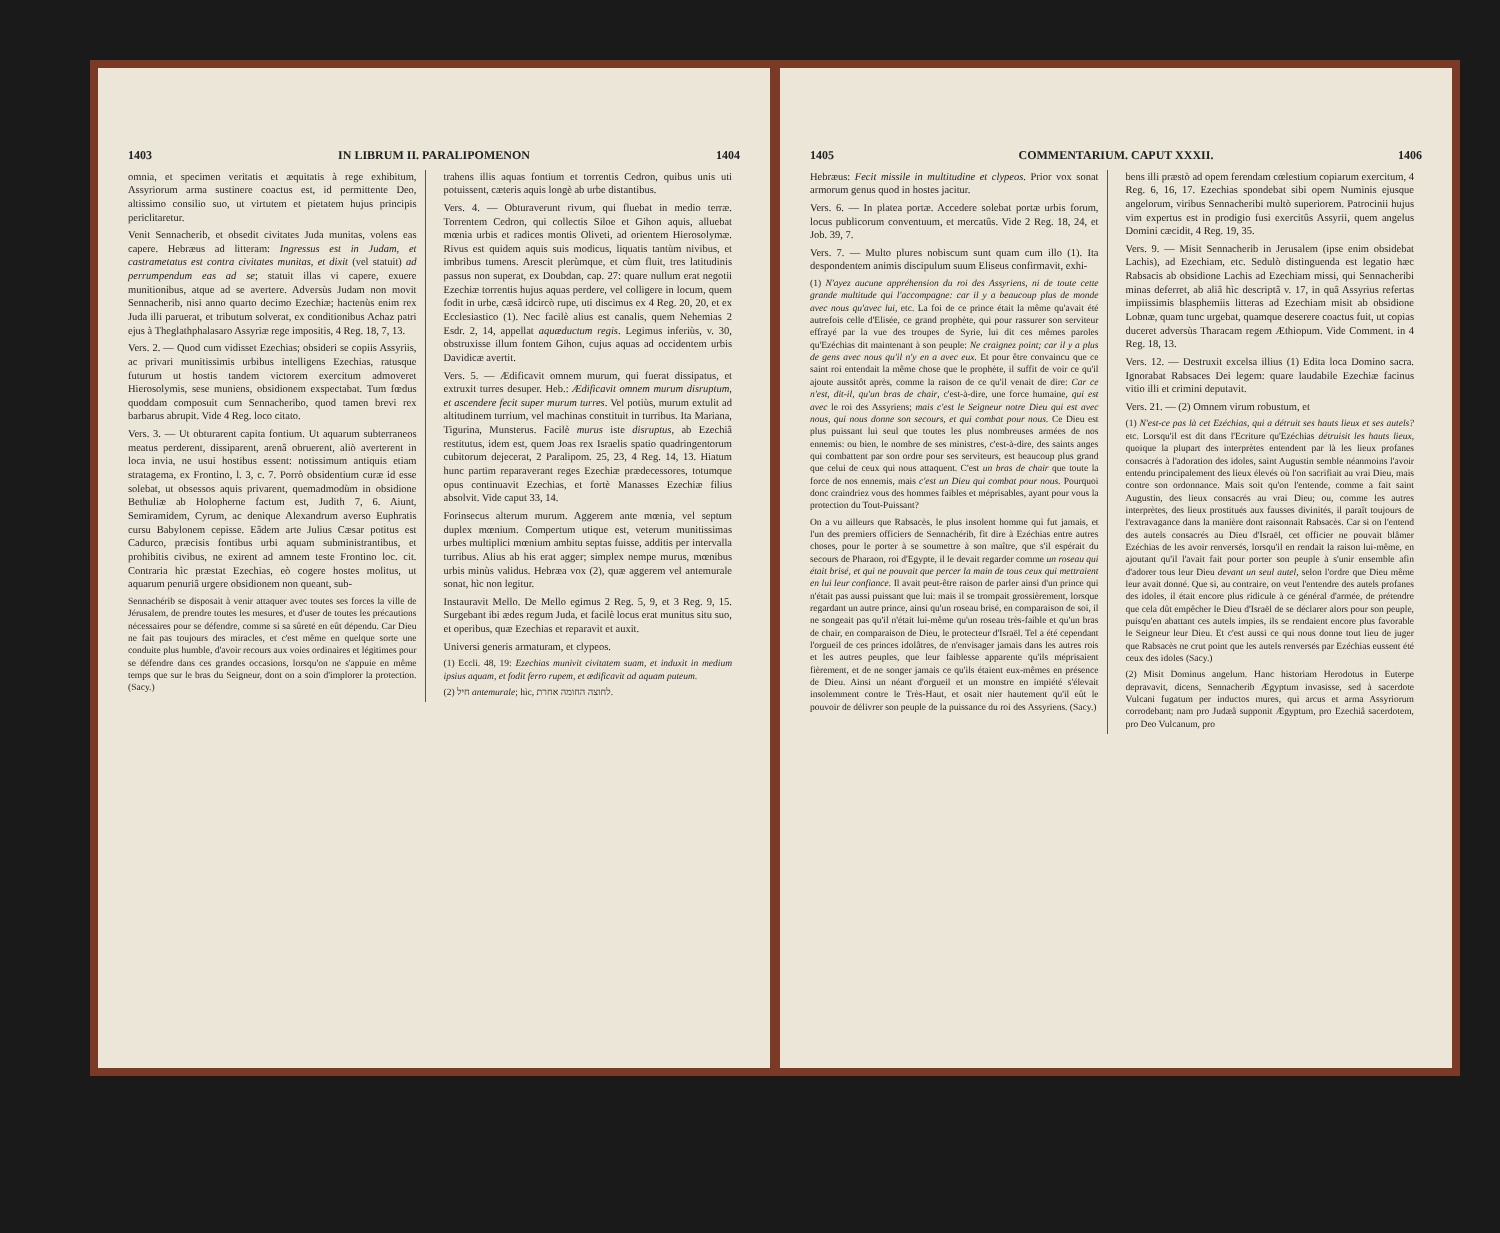1403 IN LIBRUM II. PARALIPOMENON 1404
omnia, et specimen veritatis et æquitatis à rege exhibitum, Assyriorum arma sustinere coactus est, id permittente Deo, altissimo consilio suo, ut virtutem et pietatem hujus principis periclitaretur.
Venit Sennacherib, et obsedit civitates Juda munitas, volens eas capere. Hebræus ad litteram: Ingressus est in Judam, et castrametatus est contra civitates munitas, et dixit (vel statuit) ad perrumpendum eas ad se; statuit illas vi capere, exuere munitionibus, atque ad se avertere. Adversùs Judam non movit Sennacherib, nisi anno quarto decimo Ezechiæ; hactenùs enim rex Juda illi paruerat, et tributum solverat, ex conditionibus Achaz patri ejus à Theglathphalasaro Assyriæ rege impositis, 4 Reg. 18, 7, 13.
Vers. 2. — Quod cum vidisset Ezechias; obsideri se copiis Assyriis, ac privari munitissimis urbibus intelligens Ezechias, ratusque futurum ut hostis tandem victorem exercitum admoveret Hierosolymis, sese muniens, obsidionem exspectabat. Tum fœdus quoddam composuit cum Sennacheribo, quod tamen brevi rex barbarus abrupit. Vide 4 Reg. loco citato.
Vers. 3. — Ut obturarent capita fontium. Ut aquarum subterraneos meatus perderent, dissiparent, arenâ obruerent, aliò averterent in loca invia, ne usui hostibus essent: notissimum antiquis etiam stratagema, ex Frontino, l. 3, c. 7. Porrò obsidentium curæ id esse solebat, ut obsessos aquis privarent, quemadmodùm in obsidione Bethuliæ ab Holopherne factum est, Judith 7, 6. Aiunt, Semiramidem, Cyrum, ac denique Alexandrum averso Euphratis cursu Babylonem cepisse. Eâdem arte Julius Cæsar potitus est Cadurco, præcisis fontibus urbi aquam subministrantibus, et prohibitis civibus, ne exirent ad amnem teste Frontino loc. cit. Contraria hìc præstat Ezechias, eò cogere hostes molitus, ut aquarum penuriâ urgere obsidionem non queant, sub-
Sennachérib se disposait à venir attaquer avec toutes ses forces la ville de Jérusalem, de prendre toutes les mesures, et d'user de toutes les précautions nécessaires pour se défendre, comme si sa sûreté en eût dépendu. Car Dieu ne fait pas toujours des miracles, et c'est même en quelque sorte une conduite plus humble, d'avoir recours aux voies ordinaires et légitimes pour se défendre dans ces grandes occasions, lorsqu'on ne s'appuie en même temps que sur le bras du Seigneur, dont on a soin d'implorer la protection. (Sacy.)
trahens illis aquas fontium et torrentis Cedron, quibus unis uti potuissent, cæteris aquis longè ab urbe distantibus.
Vers. 4. — Obturaverunt rivum, qui fluebat in medio terræ. Torrentem Cedron, qui collectis Siloe et Gihon aquis, alluebat mœnia urbis et radices montis Oliveti, ad orientem Hierosolymæ. Rivus est quidem aquis suis modicus, liquatis tantùm nivibus, et imbribus tumens. Arescit plerùmque, et cùm fluit, tres latitudinis passus non superat, ex Doubdan, cap. 27: quare nullum erat negotii Ezechiæ torrentis hujus aquas perdere, vel colligere in locum, quem fodit in urbe, cæsâ idcircò rupe, uti discimus ex 4 Reg. 20, 20, et ex Ecclesiastico (1). Nec facilè alius est canalis, quem Nehemias 2 Esdr. 2, 14, appellat aquæductum regis. Legimus inferiùs, v. 30, obstruxisse illum fontem Gihon, cujus aquas ad occidentem urbis Davidicæ avertit.
Vers. 5. — Ædificavit omnem murum, qui fuerat dissipatus, et extruxit turres desuper. Heb.: Ædificavit omnem murum disruptum, et ascendere fecit super murum turres. Vel potiùs, murum extulit ad altitudinem turrium, vel machinas constituit in turribus. Ita Mariana, Tigurina, Munsterus. Facilè murus iste disruptus, ab Ezechiâ restitutus, idem est, quem Joas rex Israelis spatio quadringentorum cubitorum dejecerat, 2 Paralipom. 25, 23, 4 Reg. 14, 13. Hiatum hunc partim reparaverant reges Ezechiæ prædecessores, totumque opus continuavit Ezechias, et fortè Manasses Ezechiæ filius absolvit. Vide caput 33, 14.
Forinsecus alterum murum. Aggerem ante mœnia, vel septum duplex mœnium. Compertum utique est, veterum munitissimas urbes multiplici mœnium ambitu septas fuisse, additis per intervalla turribus. Alius ab his erat agger; simplex nempe murus, mœnibus urbis minùs validus. Hebræa vox (2), quæ aggerem vel antemurale sonat, hìc non legitur.
Instauravit Mello. De Mello egimus 2 Reg. 5, 9, et 3 Reg. 9, 15. Surgebant ibi ædes regum Juda, et facilè locus erat munitus situ suo, et operibus, quæ Ezechias et reparavit et auxit.
Universi generis armaturam, et clypeos.
(1) Eccli. 48, 19: Ezechias munivit civitatem suam, et induxit in medium ipsius aquam, et fodit ferro rupem, et ædificavit ad aquam puteum.
(2) חיל antemurale; hìc, לחוצה החומה אחרת.
1405 COMMENTARIUM. CAPUT XXXII. 1406
Hebræus: Fecit missile in multitudine et clypeos. Prior vox sonat armorum genus quod in hostes jacitur.
Vers. 6. — In platea portæ. Accedere solebat portæ urbis forum, locus publicorum conventuum, et mercatûs. Vide 2 Reg. 18, 24, et Job. 39, 7.
Vers. 7. — Multo plures nobiscum sunt quam cum illo (1). Ita despondentem animis discipulum suum Eliseus confirmavit, exhi-
(1) N'ayez aucune appréhension du roi des Assyriens, ni de toute cette grande multitude qui l'accompagne: car il y a beaucoup plus de monde avec nous qu'avec lui, etc. La foi de ce prince était la même qu'avait été autrefois celle d'Elisée, ce grand prophète, qui pour rassurer son serviteur effrayé par la vue des troupes de Syrie, lui dit ces mêmes paroles qu'Ezéchias dit maintenant à son peuple: Ne craignez point; car il y a plus de gens avec nous qu'il n'y en a avec eux. Et pour être convaincu que ce saint roi entendait la même chose que le prophète, il suffit de voir ce qu'il ajoute aussitôt après, comme la raison de ce qu'il venait de dire: Car ce n'est, dit-il, qu'un bras de chair, c'est-à-dire, une force humaine, qui est avec le roi des Assyriens; mais c'est le Seigneur notre Dieu qui est avec nous, qui nous donne son secours, et qui combat pour nous. Ce Dieu est plus puissant lui seul que toutes les plus nombreuses armées de nos ennemis: ou bien, le nombre de ses ministres, c'est-à-dire, des saints anges qui combattent par son ordre pour ses serviteurs, est beaucoup plus grand que celui de ceux qui nous attaquent. C'est un bras de chair que toute la force de nos ennemis, mais c'est un Dieu qui combat pour nous. Pourquoi donc craindriez vous des hommes faibles et méprisables, ayant pour vous la protection du Tout-Puissant?
On a vu ailleurs que Rabsacès, le plus insolent homme qui fut jamais, et l'un des premiers officiers de Sennachérib, fit dire à Ezéchias entre autres choses, pour le porter à se soumettre à son maître, que s'il espérait du secours de Pharaon, roi d'Egypte, il le devait regarder comme un roseau qui était brisé, et qui ne pouvait que percer la main de tous ceux qui mettraient en lui leur confiance. Il avait peut-être raison de parler ainsi d'un prince qui n'était pas aussi puissant que lui: mais il se trompait grossièrement, lorsque regardant un autre prince, ainsi qu'un roseau brisé, en comparaison de soi, il ne songeait pas qu'il n'était lui-même qu'un roseau très-faible et qu'un bras de chair, en comparaison de Dieu, le protecteur d'Israël. Tel a été cependant l'orgueil de ces princes idolâtres, de n'envisager jamais dans les autres rois et les autres peuples, que leur faiblesse apparente qu'ils méprisaient fièrement, et de ne songer jamais ce qu'ils étaient eux-mêmes en présence de Dieu. Ainsi un néant d'orgueil et un monstre en impiété s'élevait insolemment contre le Très-Haut, et osait nier hautement qu'il eût le pouvoir de délivrer son peuple de la puissance du roi des Assyriens. (Sacy.)
bens illi præstò ad opem ferendam cœlestium copiarum exercitum, 4 Reg. 6, 16, 17. Ezechias spondebat sibi opem Numinis ejusque angelorum, viribus Sennacheribi multò superiorem. Patrocinii hujus vim expertus est in prodigio fusi exercitûs Assyrii, quem angelus Domini cæcidit, 4 Reg. 19, 35.
Vers. 9. — Misit Sennacherib in Jerusalem (ipse enim obsidebat Lachis), ad Ezechiam, etc. Sedulò distinguenda est legatio hæc Rabsacis ab obsidione Lachis ad Ezechiam missi, qui Sennacheribi minas deferret, ab aliâ hìc descriptâ v. 17, in quâ Assyrius refertas impiissimis blasphemiis litteras ad Ezechiam misit ab obsidione Lobnæ, quam tunc urgebat, quamque deserere coactus fuit, ut copias duceret adversùs Tharacam regem Æthiopum. Vide Comment. in 4 Reg. 18, 13.
Vers. 12. — Destruxit excelsa illius (1) Edita loca Domino sacra. Ignorabat Rabsaces Dei legem: quare laudabile Ezechiæ facinus vitio illi et crimini deputavit.
Vers. 21. — (2) Omnem virum robustum, et
(1) N'est-ce pas là cet Ezéchias, qui a détruit ses hauts lieux et ses autels? etc. Lorsqu'il est dit dans l'Ecriture qu'Ezéchias détruisit les hauts lieux, quoique la plupart des interprètes entendent par là les lieux profanes consacrés à l'adoration des idoles, saint Augustin semble néanmoins l'avoir entendu principalement des lieux élevés où l'on sacrifiait au vrai Dieu, mais contre son ordonnance. Mais soit qu'on l'entende, comme a fait saint Augustin, des lieux consacrés au vrai Dieu; ou, comme les autres interprètes, des lieux prostitués aux fausses divinités, il paraît toujours de l'extravagance dans la manière dont raisonnait Rabsacès. Car si on l'entend des autels consacrés au Dieu d'Israël, cet officier ne pouvait blâmer Ezéchias de les avoir renversés, lorsqu'il en rendait la raison lui-même, en ajoutant qu'il l'avait fait pour porter son peuple à s'unir ensemble afin d'adorer tous leur Dieu devant un seul autel, selon l'ordre que Dieu même leur avait donné. Que si, au contraire, on veut l'entendre des autels profanes des idoles, il était encore plus ridicule à ce général d'armée, de prétendre que cela dût empêcher le Dieu d'Israël de se déclarer alors pour son peuple, puisqu'en abattant ces autels impies, ils se rendaient encore plus favorable le Seigneur leur Dieu. Et c'est aussi ce qui nous donne tout lieu de juger que Rabsacès ne crut point que les autels renversés par Ezéchias eussent été ceux des idoles (Sacy.)
(2) Misit Dominus angelum. Hanc historiam Herodotus in Euterpe depravavit, dicens, Sennacherib Ægyptum invasisse, sed à sacerdote Vulcani fugatum per inductos mures, qui arcus et arma Assyriorum corrodebant; nam pro Judæâ supponit Ægyptum, pro Ezechiâ sacerdotem, pro Deo Vulcanum, pro